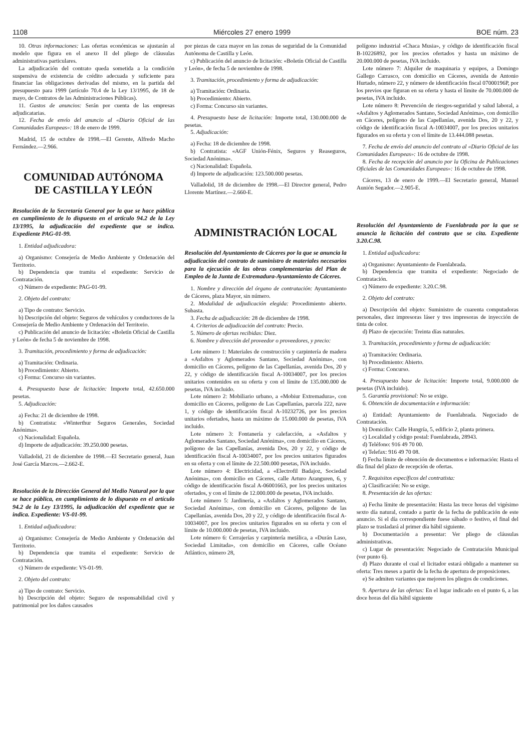1108 Miércoles 27 enero 1999 BOE núm. 23
10. Otras informaciones: Las ofertas económicas se ajustarán al modelo que figura en el anexo II del pliego de cláusulas administrativas particulares.
La adjudicación del contrato queda sometida a la condición suspensiva de existencia de crédito adecuada y suficiente para financiar las obligaciones derivadas del mismo, en la partida del presupuesto para 1999 (artículo 70.4 de la Ley 13/1995, de 18 de mayo, de Contratos de las Administraciones Públicas).
11. Gastos de anuncios: Serán por cuenta de las empresas adjudicatarias.
12. Fecha de envío del anuncio al «Diario Oficial de las Comunidades Europeas»: 18 de enero de 1999.
Madrid, 15 de octubre de 1998.—El Gerente, Alfredo Macho Fernández.—2.966.
COMUNIDAD AUTÓNOMA
DE CASTILLA Y LEÓN
Resolución de la Secretaría General por la que se hace pública en cumplimiento de lo dispuesto en el artículo 94.2 de la Ley 13/1995, la adjudicación del expediente que se indica. Expediente PAG-01-99.
1. Entidad adjudicadora:
a) Organismo: Consejería de Medio Ambiente y Ordenación del Territorio.
b) Dependencia que tramita el expediente: Servicio de Contratación.
c) Número de expediente: PAG-01-99.
2. Objeto del contrato:
a) Tipo de contrato: Servicio.
b) Descripción del objeto: Seguros de vehículos y conductores de la Consejería de Medio Ambiente y Ordenación del Territorio.
c) Publicación del anuncio de licitación: «Boletín Oficial de Castilla y León» de fecha 5 de noviembre de 1998.
3. Tramitación, procedimiento y forma de adjudicación:
a) Tramitación: Ordinaria.
b) Procedimiento: Abierto.
c) Forma: Concurso sin variantes.
4. Presupuesto base de licitación: Importe total, 42.650.000 pesetas.
5. Adjudicación:
a) Fecha: 21 de diciembre de 1998.
b) Contratista: «Winterthur Seguros Generales, Sociedad Anónima».
c) Nacionalidad: Española.
d) Importe de adjudicación: 39.250.000 pesetas.
Valladolid, 21 de diciembre de 1998.—El Secretario general, Juan José García Marcos.—2.662-E.
Resolución de la Dirección General del Medio Natural por la que se hace pública, en cumplimiento de lo dispuesto en el artículo 94.2 de la Ley 13/1995, la adjudicación del expediente que se indica. Expediente: VS-01-99.
1. Entidad adjudicadora:
a) Organismo: Consejería de Medio Ambiente y Ordenación del Territorio.
b) Dependencia que tramita el expediente: Servicio de Contratación.
c) Número de expediente: VS-01-99.
2. Objeto del contrato:
a) Tipo de contrato: Servicio.
b) Descripción del objeto: Seguro de responsabilidad civil y patrimonial por los daños causados
por piezas de caza mayor en las zonas de seguridad de la Comunidad Autónoma de Castilla y León.
c) Publicación del anuncio de licitación: «Boletín Oficial de Castilla y León», de fecha 5 de noviembre de 1998.
3. Tramitación, procedimiento y forma de adjudicación:
a) Tramitación: Ordinaria.
b) Procedimiento: Abierto.
c) Forma: Concurso sin variantes.
4. Presupuesto base de licitación: Importe total, 130.000.000 de pesetas.
5. Adjudicación:
a) Fecha: 18 de diciembre de 1998.
b) Contratista: «AGF Unión-Fénix, Seguros y Reaseguros, Sociedad Anónima».
c) Nacionalidad: Española.
d) Importe de adjudicación: 123.500.000 pesetas.
Valladolid, 18 de diciembre de 1998.—El Director general, Pedro Llorente Martínez.—2.660-E.
ADMINISTRACIÓN LOCAL
Resolución del Ayuntamiento de Cáceres por la que se anuncia la adjudicación del contrato de suministro de materiales necesarios para la ejecución de las obras complementarias del Plan de Empleo de la Junta de Extremadura-Ayuntamiento de Cáceres.
1. Nombre y dirección del órgano de contratación: Ayuntamiento de Cáceres, plaza Mayor, sin número.
2. Modalidad de adjudicación elegida: Procedimiento abierto. Subasta.
3. Fecha de adjudicación: 28 de diciembre de 1998.
4. Criterios de adjudicación del contrato: Precio.
5. Número de ofertas recibidas: Diez.
6. Nombre y dirección del proveedor o proveedores, y precio:
Lote número 1: Materiales de construcción y carpintería de madera a «Asfaltos y Aglomerados Santano, Sociedad Anónima», con domicilio en Cáceres, polígono de las Capellanías, avenida Dos, 20 y 22, y código de identificación fiscal A-10034007, por los precios unitarios contenidos en su oferta y con el límite de 135.000.000 de pesetas, IVA incluido.
Lote número 2: Mobiliario urbano, a «Mobiur Extremadura», con domicilio en Cáceres, polígono de Las Capellanías, parcela 222, nave 1, y código de identificación fiscal A-10232726, por los precios unitarios ofertados, hasta un máximo de 15.000.000 de pesetas, IVA incluido.
Lote número 3: Fontanería y calefacción, a «Asfaltos y Aglomerados Santano, Sociedad Anónima», con domicilio en Cáceres, polígono de las Capellanías, avenida Dos, 20 y 22, y código de identificación fiscal A-10034007, por los precios unitarios figurados en su oferta y con el límite de 22.500.000 pesetas, IVA incluido.
Lote número 4: Electricidad, a «Electrofil Badajoz, Sociedad Anónima», con domicilio en Cáceres, calle Arturo Aranguren, 6, y código de identificación fiscal A-06001663, por los precios unitarios ofertados, y con el límite de 12.000.000 de pesetas, IVA incluido.
Lote número 5: Jardinería, a «Asfaltos y Aglomerados Santano, Sociedad Anónima», con domicilio en Cáceres, polígono de las Capellanías, avenida Dos, 20 y 22, y código de identificación fiscal A-10034007, por los precios unitarios figurados en su oferta y con el límite de 10.000.000 de pesetas, IVA incluido.
Lote número 6: Cerrajerías y carpintería metálica, a «Durán Laso, Sociedad Limitada», con domicilio en Cáceres, calle Océano Atlántico, número 28,
polígono industrial «Chaca Musia», y código de identificación fiscal B-10226892, por los precios ofertados y hasta un máximo de 20.000.000 de pesetas, IVA incluido.
Lote número 7: Alquiler de maquinaria y equipos, a Domingo Gallego Carrasco, con domicilio en Cáceres, avenida de Antonio Hurtado, número 22, y número de identificación fiscal 07000196P, por los previos que figuran en su oferta y hasta el límite de 70.000.000 de pesetas, IVA incluido.
Lote número 8: Prevención de riesgos-seguridad y salud laboral, a «Asfaltos y Aglomerados Santano, Sociedad Anónima», con domicilio en Cáceres, polígono de las Capellanías, avenida Dos, 20 y 22, y código de identificación fiscal A-10034007, por los precios unitarios figurados en su oferta y con el límite de 13.444.088 pesetas.
7. Fecha de envío del anuncio del contrato al «Diario Oficial de las Comunidades Europeas»: 16 de octubre de 1998.
8. Fecha de recepción del anuncio por la Oficina de Publicaciones Oficiales de las Comunidades Europeas»: 16 de octubre de 1998.
Cáceres, 13 de enero de 1999.—El Secretario general, Manuel Aunión Segador.—2.905-E.
Resolución del Ayuntamiento de Fuenlabrada por la que se anuncia la licitación del contrato que se cita. Expediente 3.20.C.98.
1. Entidad adjudicadora:
a) Organismo: Ayuntamiento de Fuenlabrada.
b) Dependencia que tramita el expediente: Negociado de Contratación.
c) Número de expediente: 3.20.C.98.
2. Objeto del contrato:
a) Descripción del objeto: Suministro de cuarenta computadoras personales, diez impresoras láser y tres impresoras de inyección de tinta de color.
d) Plazo de ejecución: Treinta días naturales.
3. Tramitación, procedimiento y forma de adjudicación:
a) Tramitación: Ordinaria.
b) Procedimiento: Abierto.
c) Forma: Concurso.
4. Presupuesto base de licitación: Importe total, 9.000.000 de pesetas (IVA incluido).
5. Garantía provisional: No se exige.
6. Obtención de documentación e información:
a) Entidad: Ayuntamiento de Fuenlabrada. Negociado de Contratación.
b) Domicilio: Calle Hungría, 5, edificio 2, planta primera.
c) Localidad y código postal: Fuenlabrada, 28943.
d) Teléfono: 916 49 70 00.
e) Telefax: 916 49 70 08.
f) Fecha límite de obtención de documentos e información: Hasta el día final del plazo de recepción de ofertas.
7. Requisitos específicos del contratista:
a) Clasificación: No se exige.
8. Presentación de las ofertas:
a) Fecha límite de presentación: Hasta las trece horas del vigésimo sexto día natural, contado a partir de la fecha de publicación de este anuncio. Si el día correspondiente fuese sábado o festivo, el final del plazo se trasladará al primer día hábil siguiente.
b) Documentación a presentar: Ver pliego de cláusulas administrativas.
c) Lugar de presentación: Negociado de Contratación Municipal (ver punto 6).
d) Plazo durante el cual el licitador estará obligado a mantener su oferta: Tres meses a partir de la fecha de apertura de proposiciones.
e) Se admiten variantes que mejoren los pliegos de condiciones.
9. Apertura de las ofertas: En el lugar indicado en el punto 6, a las doce horas del día hábil siguiente